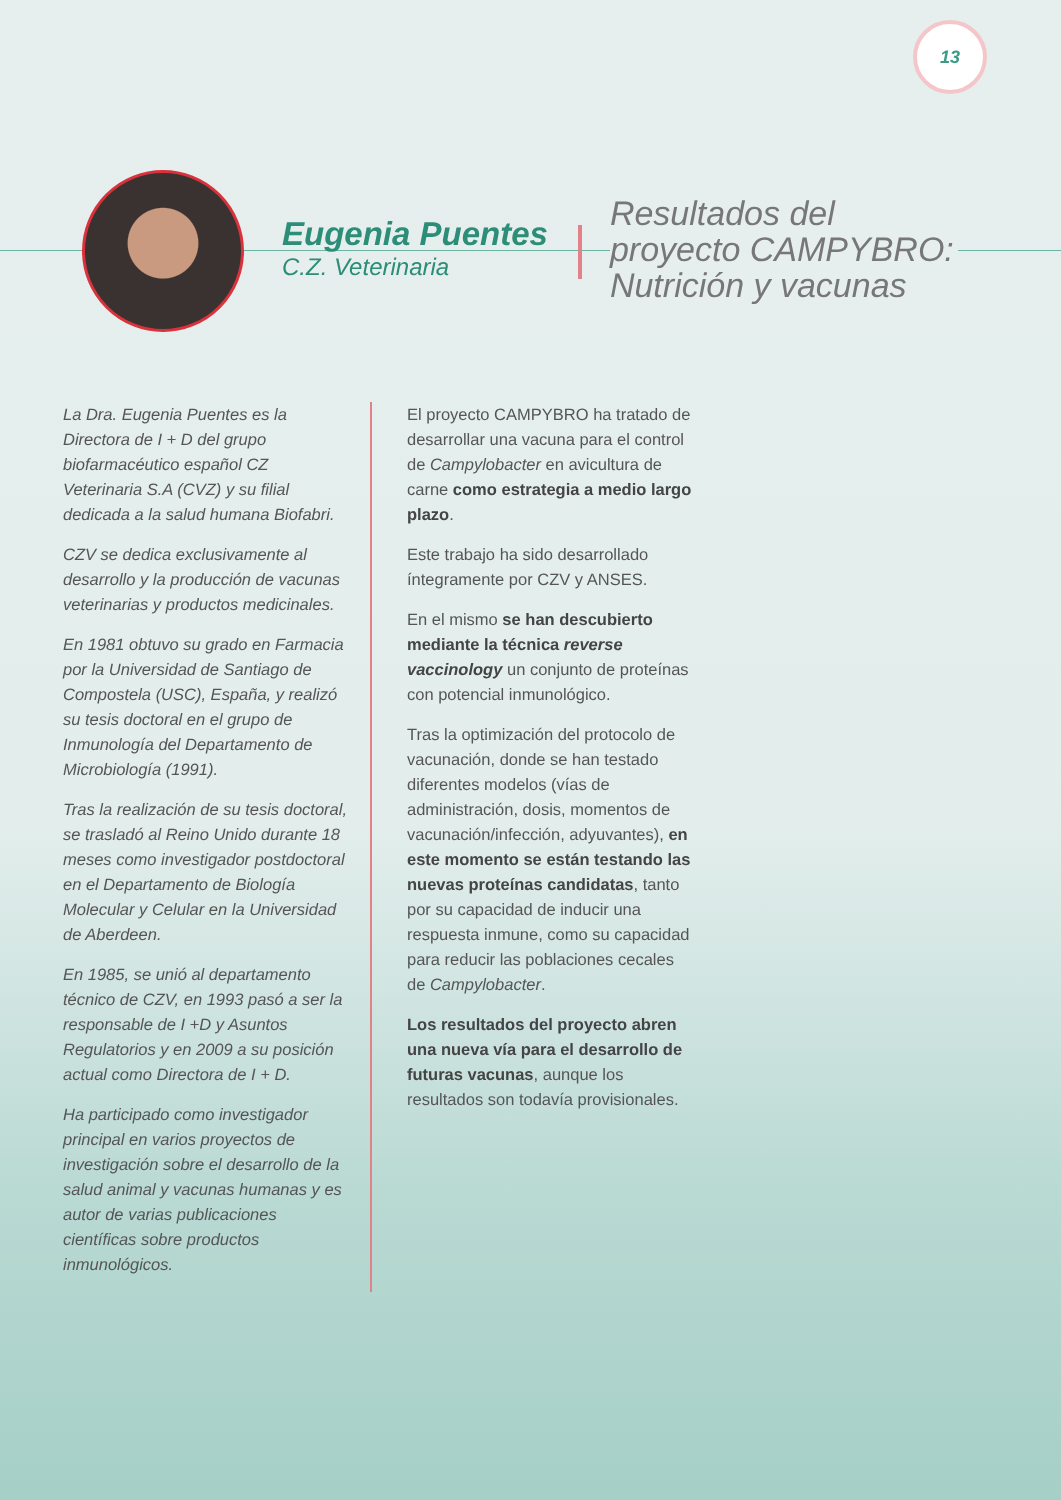13
Eugenia Puentes
C.Z. Veterinaria
Resultados del
proyecto CAMPYBRO:
Nutrición y vacunas
La Dra. Eugenia Puentes es la Directora de I + D del grupo biofarmacéutico español CZ Veterinaria S.A (CVZ) y su filial dedicada a la salud humana Biofabri.
CZV se dedica exclusivamente al desarrollo y la producción de vacunas veterinarias y productos medicinales.
En 1981 obtuvo su grado en Farmacia por la Universidad de Santiago de Compostela (USC), España, y realizó su tesis doctoral en el grupo de Inmunología del Departamento de Microbiología (1991).
Tras la realización de su tesis doctoral, se trasladó al Reino Unido durante 18 meses como investigador postdoctoral en el Departamento de Biología Molecular y Celular en la Universidad de Aberdeen.
En 1985, se unió al departamento técnico de CZV, en 1993 pasó a ser la responsable de I +D y Asuntos Regulatorios y en 2009 a su posición actual como Directora de I + D.
Ha participado como investigador principal en varios proyectos de investigación sobre el desarrollo de la salud animal y vacunas humanas y es autor de varias publicaciones científicas sobre productos inmunológicos.
El proyecto CAMPYBRO ha tratado de desarrollar una vacuna para el control de Campylobacter en avicultura de carne como estrategia a medio largo plazo.
Este trabajo ha sido desarrollado íntegramente por CZV y ANSES.
En el mismo se han descubierto mediante la técnica reverse vaccinology un conjunto de proteínas con potencial inmunológico.
Tras la optimización del protocolo de vacunación, donde se han testado diferentes modelos (vías de administración, dosis, momentos de vacunación/infección, adyuvantes), en este momento se están testando las nuevas proteínas candidatas, tanto por su capacidad de inducir una respuesta inmune, como su capacidad para reducir las poblaciones cecales de Campylobacter.
Los resultados del proyecto abren una nueva vía para el desarrollo de futuras vacunas, aunque los resultados son todavía provisionales.